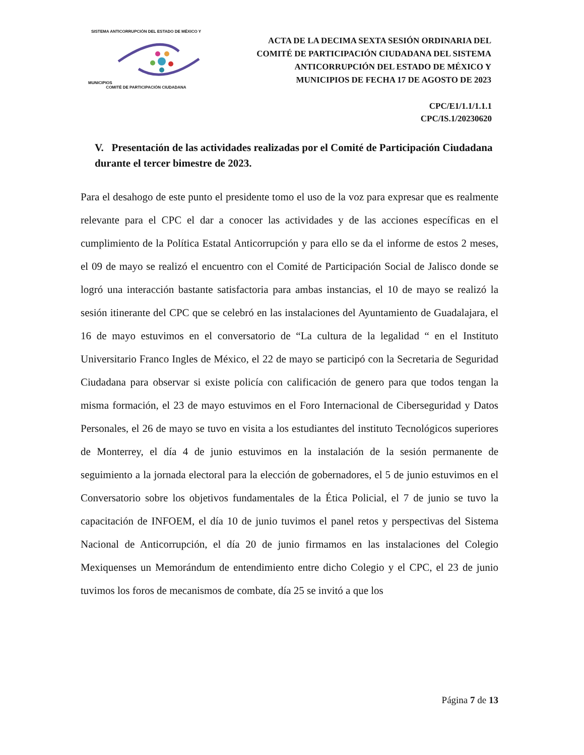SISTEMA ANTICORRUPCIÓN DEL ESTADO DE MÉXICO Y MUNICIPIOS
COMITÉ DE PARTICIPACIÓN CIUDADANA
ACTA DE LA DECIMA SEXTA SESIÓN ORDINARIA DEL COMITÉ DE PARTICIPACIÓN CIUDADANA DEL SISTEMA ANTICORRUPCIÓN DEL ESTADO DE MÉXICO Y MUNICIPIOS DE FECHA 17 DE AGOSTO DE 2023
CPC/E1/1.1/1.1.1
CPC/IS.1/20230620
V. Presentación de las actividades realizadas por el Comité de Participación Ciudadana durante el tercer bimestre de 2023.
Para el desahogo de este punto el presidente tomo el uso de la voz para expresar que es realmente relevante para el CPC el dar a conocer las actividades y de las acciones específicas en el cumplimiento de la Política Estatal Anticorrupción y para ello se da el informe de estos 2 meses, el 09 de mayo se realizó el encuentro con el Comité de Participación Social de Jalisco donde se logró una interacción bastante satisfactoria para ambas instancias, el 10 de mayo se realizó la sesión itinerante del CPC que se celebró en las instalaciones del Ayuntamiento de Guadalajara, el 16 de mayo estuvimos en el conversatorio de “La cultura de la legalidad “ en el Instituto Universitario Franco Ingles de México, el 22 de mayo se participó con la Secretaria de Seguridad Ciudadana para observar si existe policía con calificación de genero para que todos tengan la misma formación, el 23 de mayo estuvimos en el Foro Internacional de Ciberseguridad y Datos Personales, el 26 de mayo se tuvo en visita a los estudiantes del instituto Tecnológicos superiores de Monterrey, el día 4 de junio estuvimos en la instalación de la sesión permanente de seguimiento a la jornada electoral para la elección de gobernadores, el 5 de junio estuvimos en el Conversatorio sobre los objetivos fundamentales de la Ética Policial, el 7 de junio se tuvo la capacitación de INFOEM, el día 10 de junio tuvimos el panel retos y perspectivas del Sistema Nacional de Anticorrupción, el día 20 de junio firmamos en las instalaciones del Colegio Mexiquenses un Memorándum de entendimiento entre dicho Colegio y el CPC, el 23 de junio tuvimos los foros de mecanismos de combate, día 25 se invitó a que los
Página 7 de 13